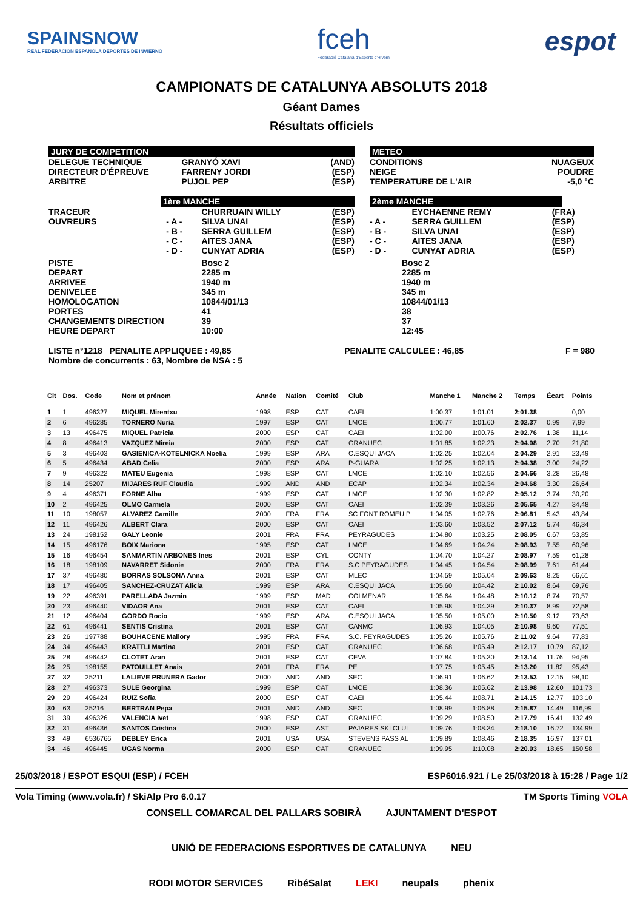SPAINSNOW
REAL FEDERACIÓN ESPAÑOLA DEPORTES DE INVIERNO
fceh
Federació Catalana d'Esports d'Hivern
espot
CAMPIONATS DE CATALUNYA ABSOLUTS 2018
Géant Dames
Résultats officiels
JURY DE COMPETITION
DELEGUE TECHNIQUE
DIRECTEUR D'ÉPREUVE
ARBITRE
GRANYÓ XAVI
FARRENY JORDI
PUJOL PEP
(AND)
(ESP)
(ESP)
1ère MANCHE
TRACEUR
OUVREURS
- A -
- B -
- C -
- D -
CHURRUAIN WILLY
SILVA UNAI
SERRA GUILLEM
AITES JANA
CUNYAT ADRIA
(ESP)
(ESP)
(ESP)
(ESP)
(ESP)
PISTE
DEPART
ARRIVEE
DENIVELEE
HOMOLOGATION
PORTES
CHANGEMENTS DIRECTION
HEURE DEPART
Bosc 2
2285 m
1940 m
345 m
10844/01/13
41
39
10:00
METEO
CONDITIONS
NEIGE
TEMPERATURE DE L'AIR
NUAGEUX
POUDRE
-5,0 °C
2ème MANCHE
- A -
- B -
- C -
- D -
EYCHAENNE REMY
SERRA GUILLEM
SILVA UNAI
AITES JANA
CUNYAT ADRIA
(FRA)
(ESP)
(ESP)
(ESP)
(ESP)
Bosc 2
2285 m
1940 m
345 m
10844/01/13
38
37
12:45
LISTE n°1218 PENALITE APPLIQUEE : 49,85
Nombre de concurrents : 63, Nombre de NSA : 5 PENALITE CALCULEE : 46,85 F = 980
| Clt | Dos. | Code | Nom et prénom | Année | Nation | Comité | Club | Manche 1 | Manche 2 | Temps | Écart | Points |
| --- | --- | --- | --- | --- | --- | --- | --- | --- | --- | --- | --- | --- |
| 1 | 1 | 496327 | MIQUEL Mirentxu | 1998 | ESP | CAT | CAEI | 1:00.37 | 1:01.01 | 2:01.38 | | 0,00 |
| 2 | 6 | 496285 | TORNERO Nuria | 1997 | ESP | CAT | LMCE | 1:00.77 | 1:01.60 | 2:02.37 | 0.99 | 7,99 |
| 3 | 13 | 496475 | MIQUEL Patricia | 2000 | ESP | CAT | CAEI | 1:02.00 | 1:00.76 | 2:02.76 | 1.38 | 11,14 |
| 4 | 8 | 496413 | VAZQUEZ Mireia | 2000 | ESP | CAT | GRANUEC | 1:01.85 | 1:02.23 | 2:04.08 | 2.70 | 21,80 |
| 5 | 3 | 496403 | GASIENICA-KOTELNICKA Noelia | 1999 | ESP | ARA | C.ESQUI JACA | 1:02.25 | 1:02.04 | 2:04.29 | 2.91 | 23,49 |
| 6 | 5 | 496434 | ABAD Celia | 2000 | ESP | ARA | P-GUARA | 1:02.25 | 1:02.13 | 2:04.38 | 3.00 | 24,22 |
| 7 | 9 | 496322 | MATEU Eugenia | 1998 | ESP | CAT | LMCE | 1:02.10 | 1:02.56 | 2:04.66 | 3.28 | 26,48 |
| 8 | 14 | 25207 | MIJARES RUF Claudia | 1999 | AND | AND | ECAP | 1:02.34 | 1:02.34 | 2:04.68 | 3.30 | 26,64 |
| 9 | 4 | 496371 | FORNE Alba | 1999 | ESP | CAT | LMCE | 1:02.30 | 1:02.82 | 2:05.12 | 3.74 | 30,20 |
| 10 | 2 | 496425 | OLMO Carmela | 2000 | ESP | CAT | CAEI | 1:02.39 | 1:03.26 | 2:05.65 | 4.27 | 34,48 |
| 11 | 10 | 198057 | ALVAREZ Camille | 2000 | FRA | FRA | SC FONT ROMEU P | 1:04.05 | 1:02.76 | 2:06.81 | 5.43 | 43,84 |
| 12 | 11 | 496426 | ALBERT Clara | 2000 | ESP | CAT | CAEI | 1:03.60 | 1:03.52 | 2:07.12 | 5.74 | 46,34 |
| 13 | 24 | 198152 | GALY Leonie | 2001 | FRA | FRA | PEYRAGUDES | 1:04.80 | 1:03.25 | 2:08.05 | 6.67 | 53,85 |
| 14 | 15 | 496176 | BOIX Mariona | 1995 | ESP | CAT | LMCE | 1:04.69 | 1:04.24 | 2:08.93 | 7.55 | 60,96 |
| 15 | 16 | 496454 | SANMARTIN ARBONES Ines | 2001 | ESP | CYL | CONTY | 1:04.70 | 1:04.27 | 2:08.97 | 7.59 | 61,28 |
| 16 | 18 | 198109 | NAVARRET Sidonie | 2000 | FRA | FRA | S.C PEYRAGUDES | 1:04.45 | 1:04.54 | 2:08.99 | 7.61 | 61,44 |
| 17 | 37 | 496480 | BORRAS SOLSONA Anna | 2001 | ESP | CAT | MLEC | 1:04.59 | 1:05.04 | 2:09.63 | 8.25 | 66,61 |
| 18 | 17 | 496405 | SANCHEZ-CRUZAT Alicia | 1999 | ESP | ARA | C.ESQUI JACA | 1:05.60 | 1:04.42 | 2:10.02 | 8.64 | 69,76 |
| 19 | 22 | 496391 | PARELLADA Jazmin | 1999 | ESP | MAD | COLMENAR | 1:05.64 | 1:04.48 | 2:10.12 | 8.74 | 70,57 |
| 20 | 23 | 496440 | VIDAOR Ana | 2001 | ESP | CAT | CAEI | 1:05.98 | 1:04.39 | 2:10.37 | 8.99 | 72,58 |
| 21 | 12 | 496404 | GORDO Rocio | 1999 | ESP | ARA | C.ESQUI JACA | 1:05.50 | 1:05.00 | 2:10.50 | 9.12 | 73,63 |
| 22 | 61 | 496441 | SENTIS Cristina | 2001 | ESP | CAT | CANMC | 1:06.93 | 1:04.05 | 2:10.98 | 9.60 | 77,51 |
| 23 | 26 | 197788 | BOUHACENE Mallory | 1995 | FRA | FRA | S.C. PEYRAGUDES | 1:05.26 | 1:05.76 | 2:11.02 | 9.64 | 77,83 |
| 24 | 34 | 496443 | KRATTLI Martina | 2001 | ESP | CAT | GRANUEC | 1:06.68 | 1:05.49 | 2:12.17 | 10.79 | 87,12 |
| 25 | 28 | 496442 | CLOTET Aran | 2001 | ESP | CAT | CEVA | 1:07.84 | 1:05.30 | 2:13.14 | 11.76 | 94,95 |
| 26 | 25 | 198155 | PATOUILLET Anais | 2001 | FRA | FRA | PE | 1:07.75 | 1:05.45 | 2:13.20 | 11.82 | 95,43 |
| 27 | 32 | 25211 | LALIEVE PRUNERA Gador | 2000 | AND | AND | SEC | 1:06.91 | 1:06.62 | 2:13.53 | 12.15 | 98,10 |
| 28 | 27 | 496373 | SULE Georgina | 1999 | ESP | CAT | LMCE | 1:08.36 | 1:05.62 | 2:13.98 | 12.60 | 101,73 |
| 29 | 29 | 496424 | RUIZ Sofia | 2000 | ESP | CAT | CAEI | 1:05.44 | 1:08.71 | 2:14.15 | 12.77 | 103,10 |
| 30 | 63 | 25216 | BERTRAN Pepa | 2001 | AND | AND | SEC | 1:08.99 | 1:06.88 | 2:15.87 | 14.49 | 116,99 |
| 31 | 39 | 496326 | VALENCIA Ivet | 1998 | ESP | CAT | GRANUEC | 1:09.29 | 1:08.50 | 2:17.79 | 16.41 | 132,49 |
| 32 | 31 | 496436 | SANTOS Cristina | 2000 | ESP | AST | PAJARES SKI CLUI | 1:09.76 | 1:08.34 | 2:18.10 | 16.72 | 134,99 |
| 33 | 49 | 6536766 | DEBLEY Erica | 2001 | USA | USA | STEVENS PASS AL | 1:09.89 | 1:08.46 | 2:18.35 | 16.97 | 137,01 |
| 34 | 46 | 496445 | UGAS Norma | 2000 | ESP | CAT | GRANUEC | 1:09.95 | 1:10.08 | 2:20.03 | 18.65 | 150,58 |
25/03/2018 / ESPOT ESQUI (ESP) / FCEH ESP6016.921 / Le 25/03/2018 à 15:28 / Page 1/2
Vola Timing (www.vola.fr) / SkiAlp Pro 6.0.17 TM Sports Timing VOLA
CONSELL COMARCAL DEL PALLARS SOBIRÀ AJUNTAMENT D'ESPOT UNIÓ DE FEDERACIONS ESPORTIVES DE CATALUNYA NEU RODI MOTOR SERVICES RibéSalat LEKI neupals phenix